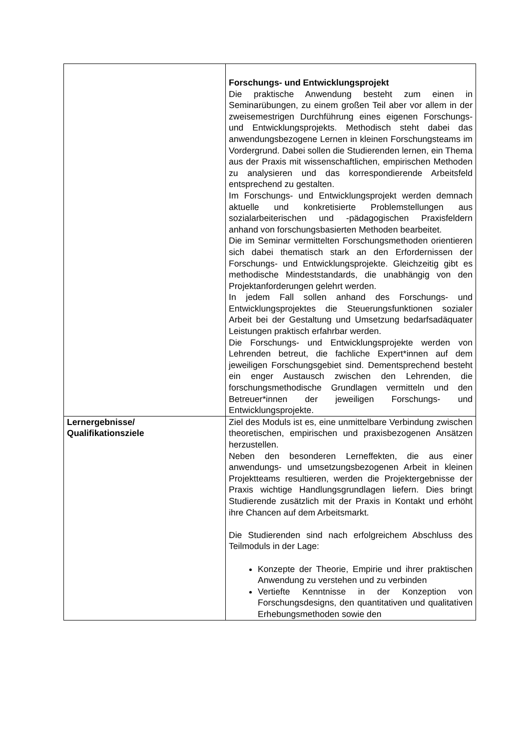| | Forschungs- und Entwicklungsprojekt Die praktische Anwendung besteht zum einen in Seminarübungen, zu einem großen Teil aber vor allem in der zweisemestrigen Durchführung eines eigenen Forschungs- und Entwicklungsprojekts. Methodisch steht dabei das anwendungsbezogene Lernen in kleinen Forschungsteams im Vordergrund. Dabei sollen die Studierenden lernen, ein Thema aus der Praxis mit wissenschaftlichen, empirischen Methoden zu analysieren und das korrespondierende Arbeitsfeld entsprechend zu gestalten. Im Forschungs- und Entwicklungsprojekt werden demnach aktuelle und konkretisierte Problemstellungen aus sozialarbeiterischen und -pädagogischen Praxisfeldern anhand von forschungsbasierten Methoden bearbeitet. Die im Seminar vermittelten Forschungsmethoden orientieren sich dabei thematisch stark an den Erfordernissen der Forschungs- und Entwicklungsprojekte. Gleichzeitig gibt es methodische Mindeststandards, die unabhängig von den Projektanforderungen gelehrt werden. In jedem Fall sollen anhand des Forschungs- und Entwicklungsprojektes die Steuerungsfunktionen sozialer Arbeit bei der Gestaltung und Umsetzung bedarfsadäquater Leistungen praktisch erfahrbar werden. Die Forschungs- und Entwicklungsprojekte werden von Lehrenden betreut, die fachliche Expert*innen auf dem jeweiligen Forschungsgebiet sind. Dementsprechend besteht ein enger Austausch zwischen den Lehrenden, die forschungsmethodische Grundlagen vermitteln und den Betreuer*innen der jeweiligen Forschungs- und Entwicklungsprojekte. |
| Lernergebnisse/ Qualifikationsziele | Ziel des Moduls ist es, eine unmittelbare Verbindung zwischen theoretischen, empirischen und praxisbezogenen Ansätzen herzustellen. Neben den besonderen Lerneffekten, die aus einer anwendungs- und umsetzungsbezogenen Arbeit in kleinen Projektteams resultieren, werden die Projektergebnisse der Praxis wichtige Handlungsgrundlagen liefern. Dies bringt Studierende zusätzlich mit der Praxis in Kontakt und erhöht ihre Chancen auf dem Arbeitsmarkt. Die Studierenden sind nach erfolgreichem Abschluss des Teilmoduls in der Lage: Konzepte der Theorie, Empirie und ihrer praktischen Anwendung zu verstehen und zu verbinden Vertiefte Kenntnisse in der Konzeption von Forschungsdesigns, den quantitativen und qualitativen Erhebungsmethoden sowie den |